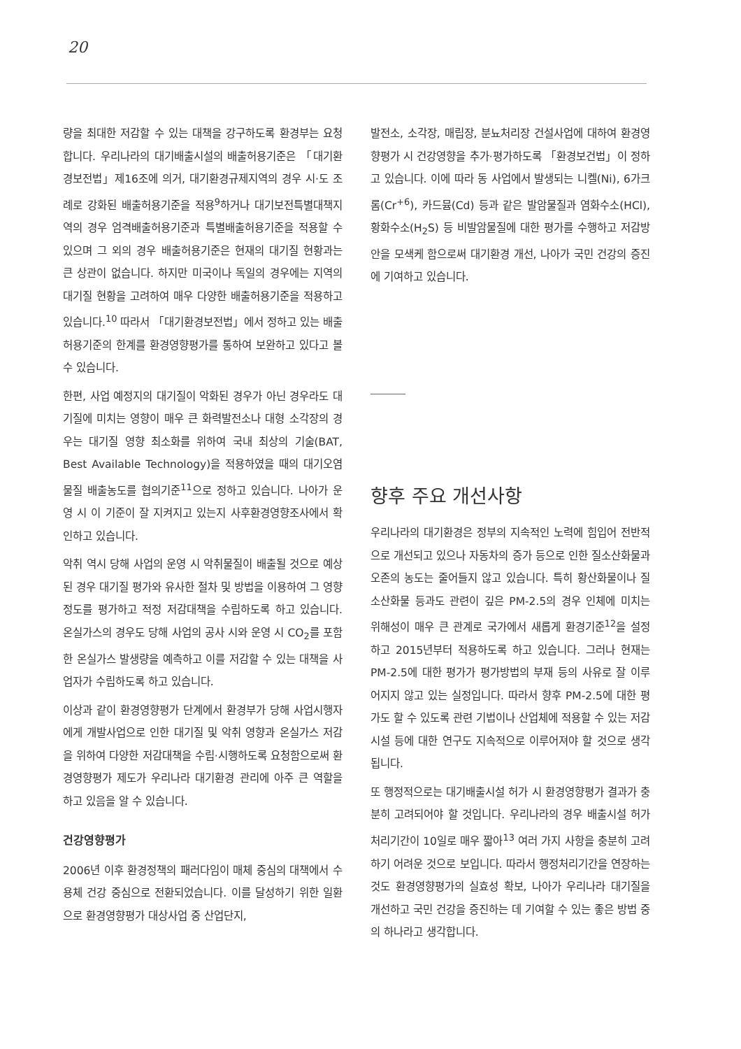20
량을 최대한 저감할 수 있는 대책을 강구하도록 환경부는 요청합니다. 우리나라의 대기배출시설의 배출허용기준은 「대기환경보전법」제16조에 의거, 대기환경규제지역의 경우 시·도 조례로 강화된 배출허용기준을 적용<sup>9</sup>하거나 대기보전특별대책지역의 경우 엄격배출허용기준과 특별배출허용기준을 적용할 수 있으며 그 외의 경우 배출허용기준은 현재의 대기질 현황과는 큰 상관이 없습니다. 하지만 미국이나 독일의 경우에는 지역의 대기질 현황을 고려하여 매우 다양한 배출허용기준을 적용하고 있습니다.<sup>10</sup> 따라서 「대기환경보전법」에서 정하고 있는 배출허용기준의 한계를 환경영향평가를 통하여 보완하고 있다고 볼 수 있습니다.
한편, 사업 예정지의 대기질이 악화된 경우가 아닌 경우라도 대기질에 미치는 영향이 매우 큰 화력발전소나 대형 소각장의 경우는 대기질 영향 최소화를 위하여 국내 최상의 기술(BAT, Best Available Technology)을 적용하였을 때의 대기오염물질 배출농도를 협의기준<sup>11</sup>으로 정하고 있습니다. 나아가 운영 시 이 기준이 잘 지켜지고 있는지 사후환경영향조사에서 확인하고 있습니다.
악취 역시 당해 사업의 운영 시 악취물질이 배출될 것으로 예상된 경우 대기질 평가와 유사한 절차 및 방법을 이용하여 그 영향 정도를 평가하고 적정 저감대책을 수립하도록 하고 있습니다. 온실가스의 경우도 당해 사업의 공사 시와 운영 시 CO<sub>2</sub>를 포함한 온실가스 발생량을 예측하고 이를 저감할 수 있는 대책을 사업자가 수립하도록 하고 있습니다.
이상과 같이 환경영향평가 단계에서 환경부가 당해 사업시행자에게 개발사업으로 인한 대기질 및 악취 영향과 온실가스 저감을 위하여 다양한 저감대책을 수립·시행하도록 요청함으로써 환경영향평가 제도가 우리나라 대기환경 관리에 아주 큰 역할을 하고 있음을 알 수 있습니다.
건강영향평가
2006년 이후 환경정책의 패러다임이 매체 중심의 대책에서 수용체 건강 중심으로 전환되었습니다. 이를 달성하기 위한 일환으로 환경영향평가 대상사업 중 산업단지,
발전소, 소각장, 매립장, 분뇨처리장 건설사업에 대하여 환경영향평가 시 건강영향을 추가·평가하도록 「환경보건법」이 정하고 있습니다. 이에 따라 동 사업에서 발생되는 니켈(Ni), 6가크롬(Cr<sup>+6</sup>), 카드뮴(Cd) 등과 같은 발암물질과 염화수소(HCl), 황화수소(H<sub>2</sub>S) 등 비발암물질에 대한 평가를 수행하고 저감방안을 모색케 함으로써 대기환경 개선, 나아가 국민 건강의 증진에 기여하고 있습니다.
향후 주요 개선사항
우리나라의 대기환경은 정부의 지속적인 노력에 힘입어 전반적으로 개선되고 있으나 자동차의 증가 등으로 인한 질소산화물과 오존의 농도는 줄어들지 않고 있습니다. 특히 황산화물이나 질소산화물 등과도 관련이 깊은 PM-2.5의 경우 인체에 미치는 위해성이 매우 큰 관계로 국가에서 새롭게 환경기준<sup>12</sup>을 설정하고 2015년부터 적용하도록 하고 있습니다. 그러나 현재는 PM-2.5에 대한 평가가 평가방법의 부재 등의 사유로 잘 이루어지지 않고 있는 실정입니다. 따라서 향후 PM-2.5에 대한 평가도 할 수 있도록 관련 기법이나 산업체에 적용할 수 있는 저감시설 등에 대한 연구도 지속적으로 이루어져야 할 것으로 생각됩니다.
또 행정적으로는 대기배출시설 허가 시 환경영향평가 결과가 충분히 고려되어야 할 것입니다. 우리나라의 경우 배출시설 허가처리기간이 10일로 매우 짧아<sup>13</sup> 여러 가지 사항을 충분히 고려하기 어려운 것으로 보입니다. 따라서 행정처리기간을 연장하는 것도 환경영향평가의 실효성 확보, 나아가 우리나라 대기질을 개선하고 국민 건강을 증진하는 데 기여할 수 있는 좋은 방법 중의 하나라고 생각합니다.